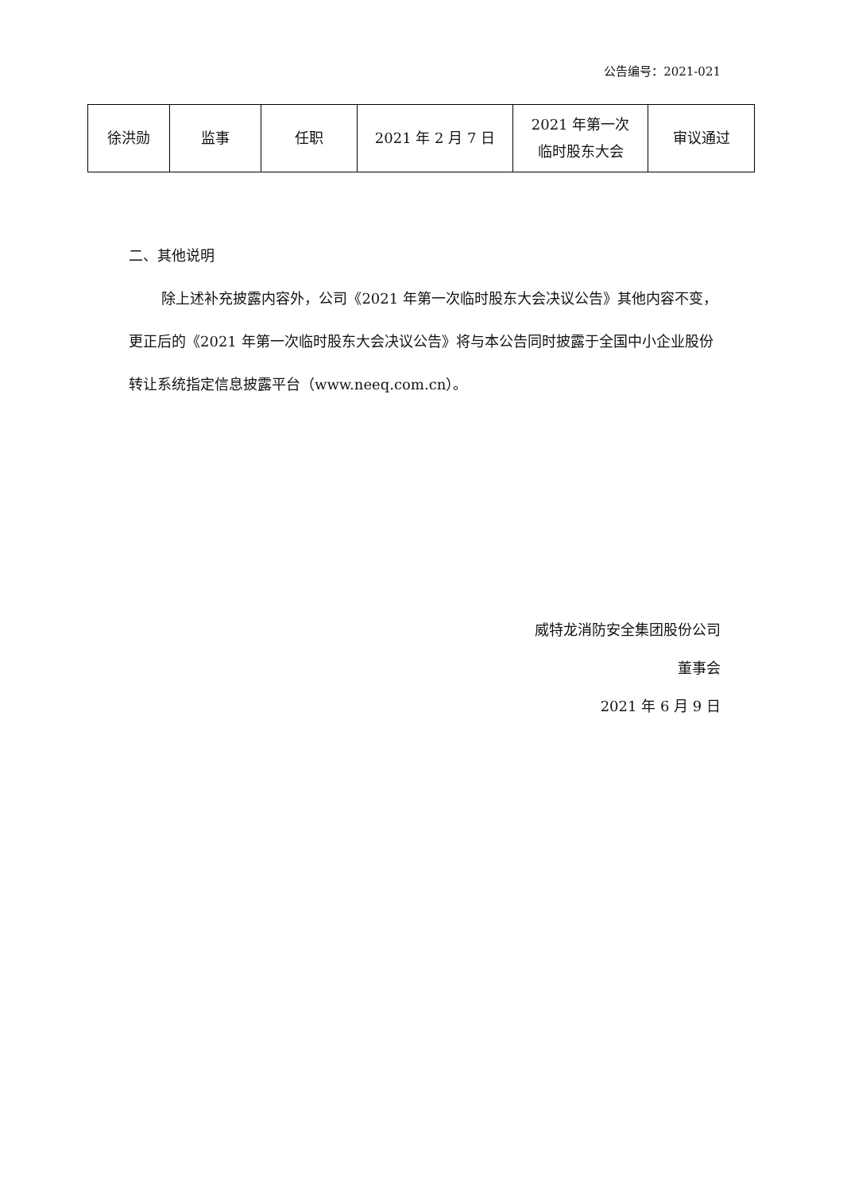公告编号：2021-021
| 徐洪勋 | 监事 | 任职 | 2021 年 2 月 7 日 | 2021 年第一次 临时股东大会 | 审议通过 |
二、其他说明
除上述补充披露内容外，公司《2021 年第一次临时股东大会决议公告》其他内容不变，更正后的《2021 年第一次临时股东大会决议公告》将与本公告同时披露于全国中小企业股份转让系统指定信息披露平台（www.neeq.com.cn）。
威特龙消防安全集团股份公司
董事会
2021 年 6 月 9 日